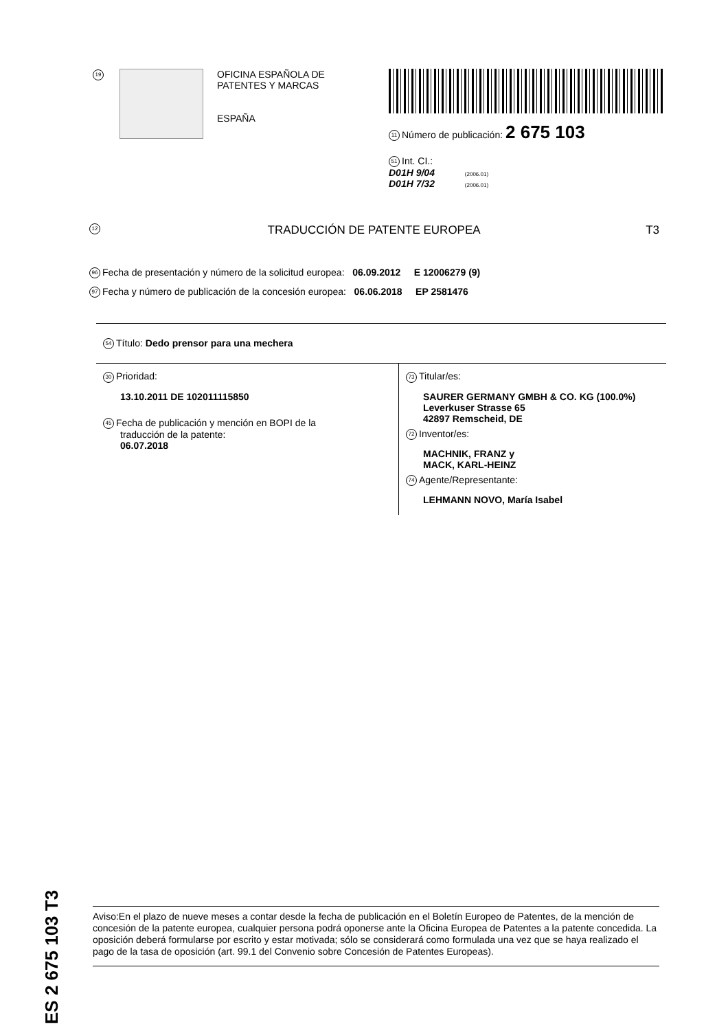19
OFICINA ESPAÑOLA DE
PATENTES Y MARCAS
ESPAÑA
11 Número de publicación: 2 675 103
51 Int. CI.:
D01H 9/04 (2006.01)
D01H 7/32 (2006.01)
12 TRADUCCIÓN DE PATENTE EUROPEA T3
96 Fecha de presentación y número de la solicitud europea: 06.09.2012 E 12006279 (9)
97 Fecha y número de publicación de la concesión europea: 06.06.2018 EP 2581476
54 Título: Dedo prensor para una mechera
30 Prioridad:
13.10.2011 DE 102011115850
45 Fecha de publicación y mención en BOPI de la
traducción de la patente:
06.07.2018
73 Titular/es:
SAURER GERMANY GMBH & CO. KG (100.0%)
Leverkuser Strasse 65
42897 Remscheid, DE
72 Inventor/es:
MACHNIK, FRANZ y
MACK, KARL-HEINZ
74 Agente/Representante:
LEHMANN NOVO, María Isabel
ES 2 675 103 T3
Aviso:En el plazo de nueve meses a contar desde la fecha de publicación en el Boletín Europeo de Patentes, de la mención de concesión de la patente europea, cualquier persona podrá oponerse ante la Oficina Europea de Patentes a la patente concedida. La oposición deberá formularse por escrito y estar motivada; sólo se considerará como formulada una vez que se haya realizado el pago de la tasa de oposición (art. 99.1 del Convenio sobre Concesión de Patentes Europeas).